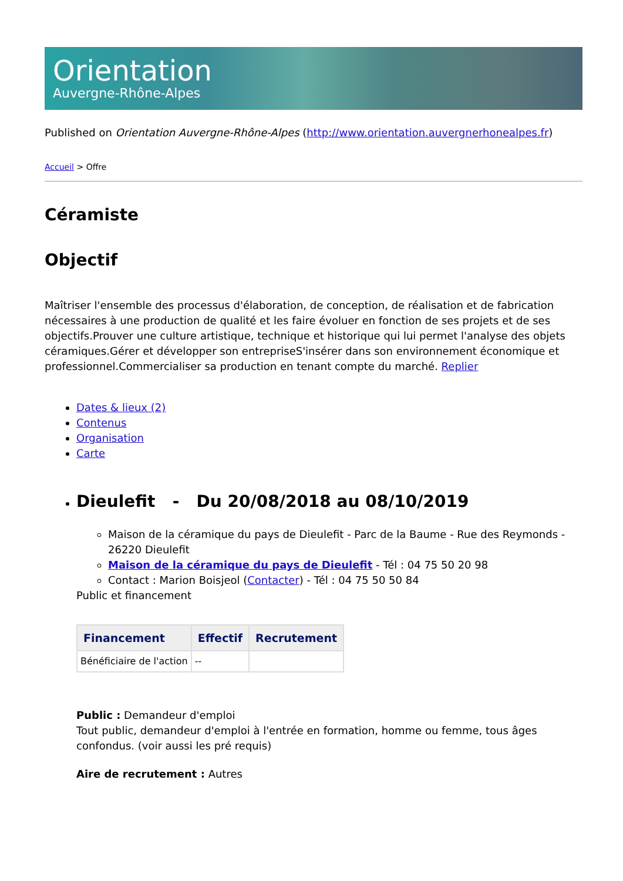Orientation
Auvergne-Rhône-Alpes
Published on Orientation Auvergne-Rhône-Alpes (http://www.orientation.auvergnerhonealpes.fr)
Accueil > Offre
Céramiste
Objectif
Maîtriser l'ensemble des processus d'élaboration, de conception, de réalisation et de fabrication nécessaires à une production de qualité et les faire évoluer en fonction de ses projets et de ses objectifs.Prouver une culture artistique, technique et historique qui lui permet l'analyse des objets céramiques.Gérer et développer son entrepriseS'insérer dans son environnement économique et professionnel.Commercialiser sa production en tenant compte du marché. Replier
Dates & lieux (2)
Contenus
Organisation
Carte
Dieulefit - Du 20/08/2018 au 08/10/2019
Maison de la céramique du pays de Dieulefit - Parc de la Baume - Rue des Reymonds - 26220 Dieulefit
Maison de la céramique du pays de Dieulefit - Tél : 04 75 50 20 98
Contact : Marion Boisjeol (Contacter) - Tél : 04 75 50 50 84
Public et financement
| Financement | Effectif | Recrutement |
| --- | --- | --- |
| Bénéficiaire de l'action | -- | |
Public : Demandeur d'emploi
Tout public, demandeur d'emploi à l'entrée en formation, homme ou femme, tous âges confondus. (voir aussi les pré requis)
Aire de recrutement : Autres